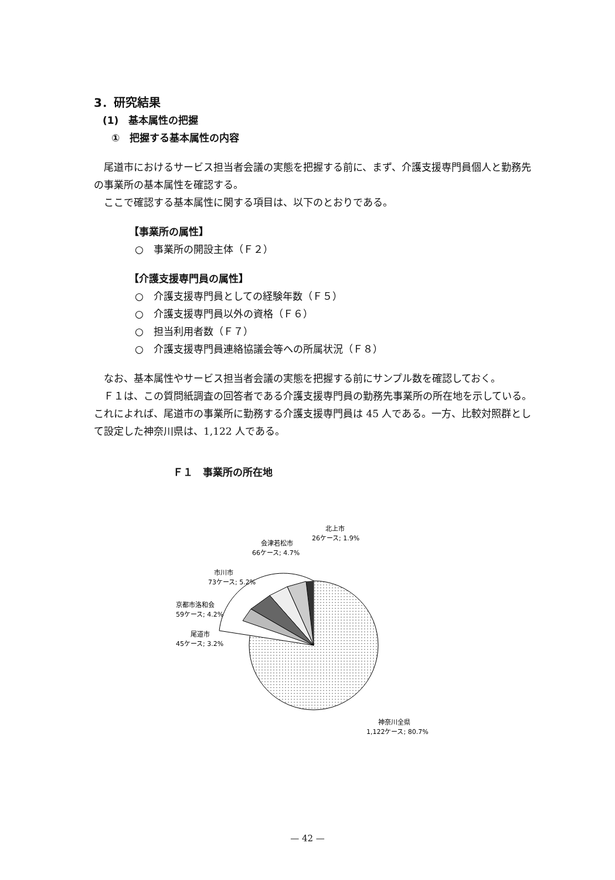3．研究結果
(1)　基本属性の把握
①　把握する基本属性の内容
尾道市におけるサービス担当者会議の実態を把握する前に、まず、介護支援専門員個人と勤務先の事業所の基本属性を確認する。
ここで確認する基本属性に関する項目は、以下のとおりである。
【事業所の属性】
○　事業所の開設主体（Ｆ２）
【介護支援専門員の属性】
○　介護支援専門員としての経験年数（Ｆ５）
○　介護支援専門員以外の資格（Ｆ６）
○　担当利用者数（Ｆ７）
○　介護支援専門員連絡協議会等への所属状況（Ｆ８）
なお、基本属性やサービス担当者会議の実態を把握する前にサンプル数を確認しておく。
Ｆ１は、この質問紙調査の回答者である介護支援専門員の勤務先事業所の所在地を示している。これによれば、尾道市の事業所に勤務する介護支援専門員は 45 人である。一方、比較対照群として設定した神奈川県は、1,122 人である。
Ｆ１　事業所の所在地
北上市 26ケース; 1.9%
会津若松市 66ケース; 4.7%
市川市 73ケース; 5.2%
京都市洛和会 59ケース; 4.2%
尾道市 45ケース; 3.2%
神奈川全県 1,122ケース; 80.7%
— 42 —